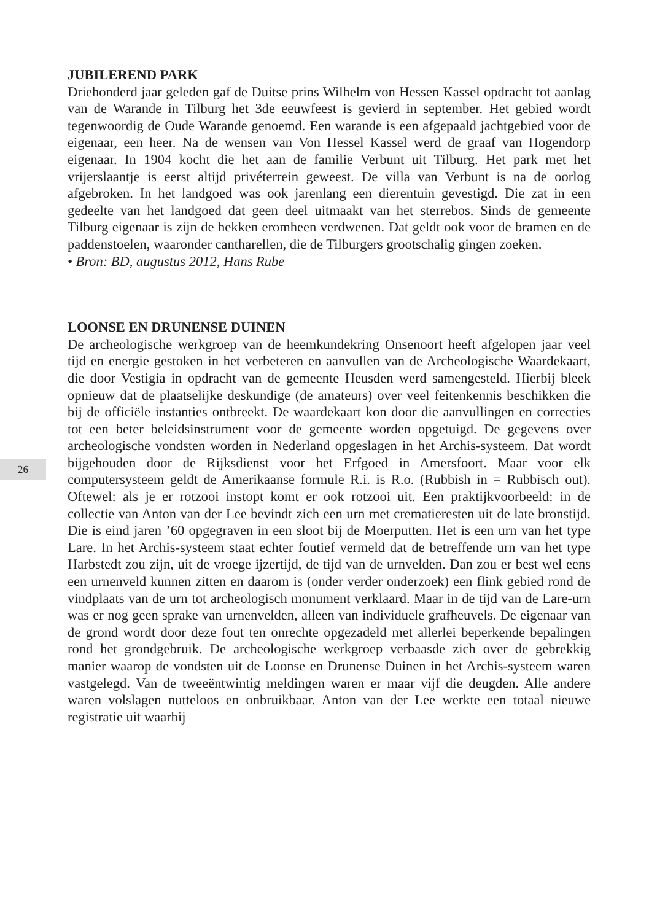26
JUBILEREND PARK
Driehonderd jaar geleden gaf de Duitse prins Wilhelm von Hessen Kassel opdracht tot aanlag van de Warande in Tilburg het 3de eeuwfeest is gevierd in september. Het gebied wordt tegenwoordig de Oude Warande genoemd. Een warande is een afgepaald jachtgebied voor de eigenaar, een heer. Na de wensen van Von Hessel Kassel werd de graaf van Hogendorp eigenaar. In 1904 kocht die het aan de familie Verbunt uit Tilburg. Het park met het vrijerslaantje is eerst altijd privéterrein geweest. De villa van Verbunt is na de oorlog afgebroken. In het landgoed was ook jarenlang een dierentuin gevestigd. Die zat in een gedeelte van het landgoed dat geen deel uitmaakt van het sterrebos. Sinds de gemeente Tilburg eigenaar is zijn de hekken eromheen verdwenen. Dat geldt ook voor de bramen en de paddenstoelen, waaronder cantharellen, die de Tilburgers grootschalig gingen zoeken.
• Bron: BD, augustus 2012, Hans Rube
LOONSE EN DRUNENSE DUINEN
De archeologische werkgroep van de heemkundekring Onsenoort heeft afgelopen jaar veel tijd en energie gestoken in het verbeteren en aanvullen van de Archeologische Waardekaart, die door Vestigia in opdracht van de gemeente Heusden werd samengesteld. Hierbij bleek opnieuw dat de plaatselijke deskundige (de amateurs) over veel feitenkennis beschikken die bij de officiële instanties ontbreekt. De waardekaart kon door die aanvullingen en correcties tot een beter beleidsinstrument voor de gemeente worden opgetuigd. De gegevens over archeologische vondsten worden in Nederland opgeslagen in het Archis-systeem. Dat wordt bijgehouden door de Rijksdienst voor het Erfgoed in Amersfoort. Maar voor elk computersysteem geldt de Amerikaanse formule R.i. is R.o. (Rubbish in = Rubbisch out). Oftewel: als je er rotzooi instopt komt er ook rotzooi uit. Een praktijkvoorbeeld: in de collectie van Anton van der Lee bevindt zich een urn met crematieresten uit de late bronstijd. Die is eind jaren ’60 opgegraven in een sloot bij de Moerputten. Het is een urn van het type Lare. In het Archis-systeem staat echter foutief vermeld dat de betreffende urn van het type Harbstedt zou zijn, uit de vroege ijzertijd, de tijd van de urnvelden. Dan zou er best wel eens een urnenveld kunnen zitten en daarom is (onder verder onderzoek) een flink gebied rond de vindplaats van de urn tot archeologisch monument verklaard. Maar in de tijd van de Lare-urn was er nog geen sprake van urnenvelden, alleen van individuele grafheuvels. De eigenaar van de grond wordt door deze fout ten onrechte opgezadeld met allerlei beperkende bepalingen rond het grondgebruik. De archeologische werkgroep verbaasde zich over de gebrekkig manier waarop de vondsten uit de Loonse en Drunense Duinen in het Archis-systeem waren vastgelegd. Van de tweeëntwintig meldingen waren er maar vijf die deugden. Alle andere waren volslagen nutteloos en onbruikbaar. Anton van der Lee werkte een totaal nieuwe registratie uit waarbij